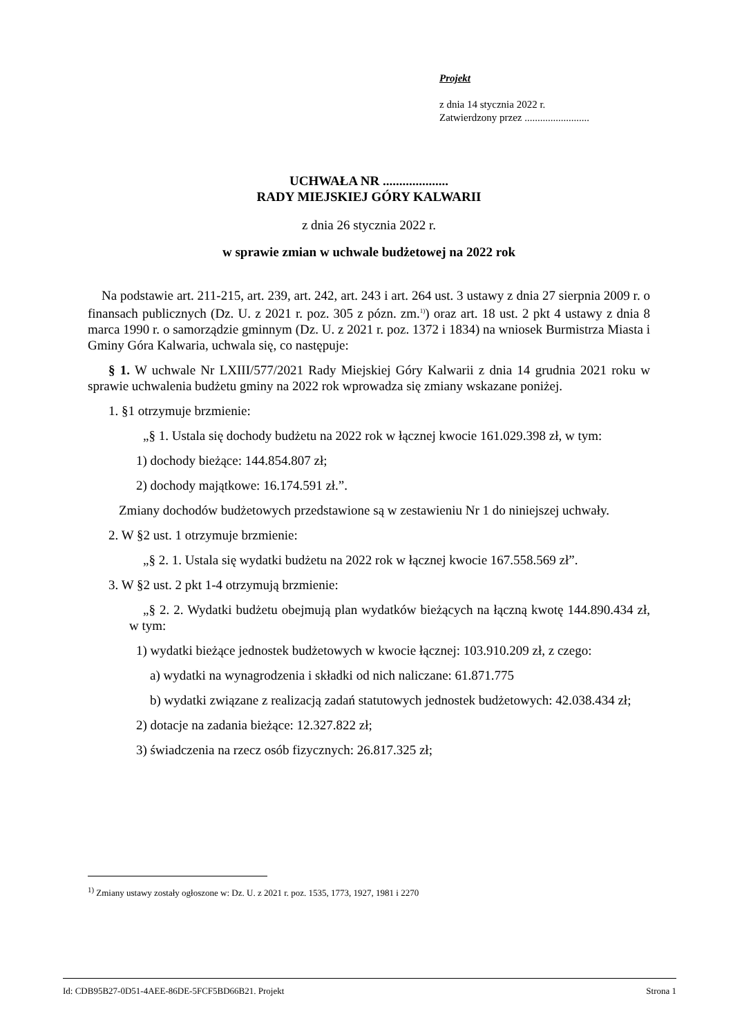Projekt
z dnia 14 stycznia 2022 r.
Zatwierdzony przez .........................
UCHWAŁA NR ....................
RADY MIEJSKIEJ GÓRY KALWARII
z dnia 26 stycznia 2022 r.
w sprawie zmian w uchwale budżetowej na 2022 rok
Na podstawie art. 211-215, art. 239, art. 242, art. 243 i art. 264 ust. 3 ustawy z dnia 27 sierpnia 2009 r. o finansach publicznych (Dz. U. z 2021 r. poz. 305 z pózn. zm.<sup>1)</sup>) oraz art. 18 ust. 2 pkt 4 ustawy z dnia 8 marca 1990 r. o samorządzie gminnym (Dz. U. z 2021 r. poz. 1372 i 1834) na wniosek Burmistrza Miasta i Gminy Góra Kalwaria, uchwala się, co następuje:
§ 1. W uchwale Nr LXIII/577/2021 Rady Miejskiej Góry Kalwarii z dnia 14 grudnia 2021 roku w sprawie uchwalenia budżetu gminy na 2022 rok wprowadza się zmiany wskazane poniżej.
1. §1 otrzymuje brzmienie:
„§ 1. Ustala się dochody budżetu na 2022 rok w łącznej kwocie 161.029.398 zł, w tym:
1) dochody bieżące: 144.854.807 zł;
2) dochody majątkowe: 16.174.591 zł.”.
Zmiany dochodów budżetowych przedstawione są w zestawieniu Nr 1 do niniejszej uchwały.
2. W §2 ust. 1 otrzymuje brzmienie:
„§ 2. 1. Ustala się wydatki budżetu na 2022 rok w łącznej kwocie 167.558.569 zł”.
3. W §2 ust. 2 pkt 1-4 otrzymują brzmienie:
„§ 2. 2. Wydatki budżetu obejmują plan wydatków bieżących na łączną kwotę 144.890.434 zł, w tym:
1) wydatki bieżące jednostek budżetowych w kwocie łącznej: 103.910.209 zł, z czego:
a) wydatki na wynagrodzenia i składki od nich naliczane: 61.871.775
b) wydatki związane z realizacją zadań statutowych jednostek budżetowych: 42.038.434 zł;
2) dotacje na zadania bieżące: 12.327.822 zł;
3) świadczenia na rzecz osób fizycznych: 26.817.325 zł;
<sup>1)</sup> Zmiany ustawy zostały ogłoszone w: Dz. U. z 2021 r. poz. 1535, 1773, 1927, 1981 i 2270
Id: CDB95B27-0D51-4AEE-86DE-5FCF5BD66B21. Projekt Strona 1